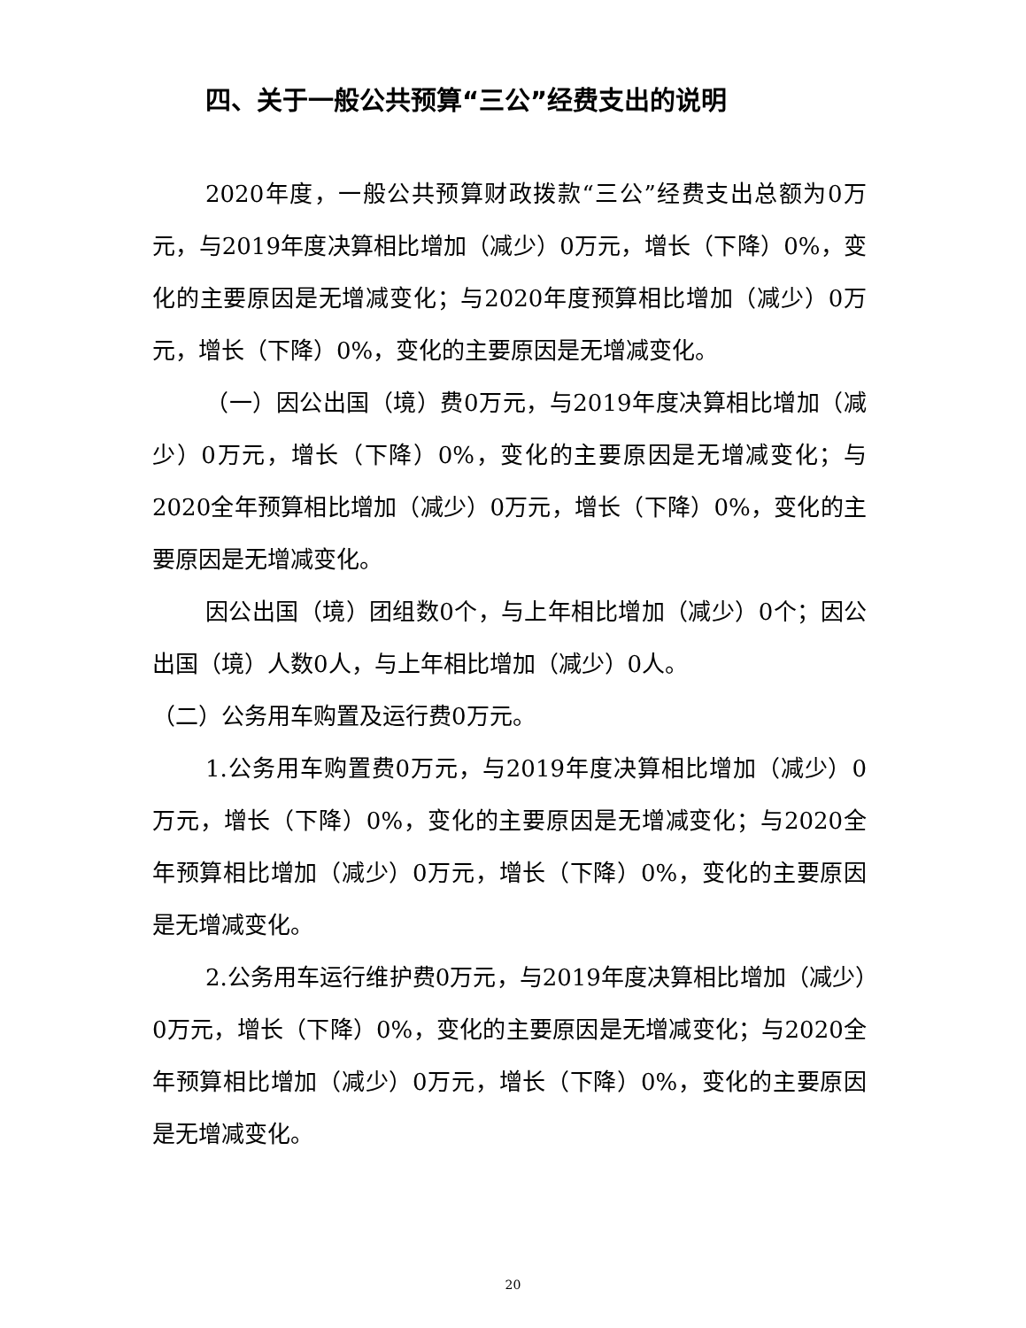四、关于一般公共预算“三公”经费支出的说明
2020年度，一般公共预算财政拨款“三公”经费支出总额为0万元，与2019年度决算相比增加（减少）0万元，增长（下降）0%，变化的主要原因是无增减变化；与2020年度预算相比增加（减少）0万元，增长（下降）0%，变化的主要原因是无增减变化。
（一）因公出国（境）费0万元，与2019年度决算相比增加（减少）0万元，增长（下降）0%，变化的主要原因是无增减变化；与2020全年预算相比增加（减少）0万元，增长（下降）0%，变化的主要原因是无增减变化。
因公出国（境）团组数0个，与上年相比增加（减少）0个；因公出国（境）人数0人，与上年相比增加（减少）0人。
（二）公务用车购置及运行费0万元。
1.公务用车购置费0万元，与2019年度决算相比增加（减少）0万元，增长（下降）0%，变化的主要原因是无增减变化；与2020全年预算相比增加（减少）0万元，增长（下降）0%，变化的主要原因是无增减变化。
2.公务用车运行维护费0万元，与2019年度决算相比增加（减少）0万元，增长（下降）0%，变化的主要原因是无增减变化；与2020全年预算相比增加（减少）0万元，增长（下降）0%，变化的主要原因是无增减变化。
20